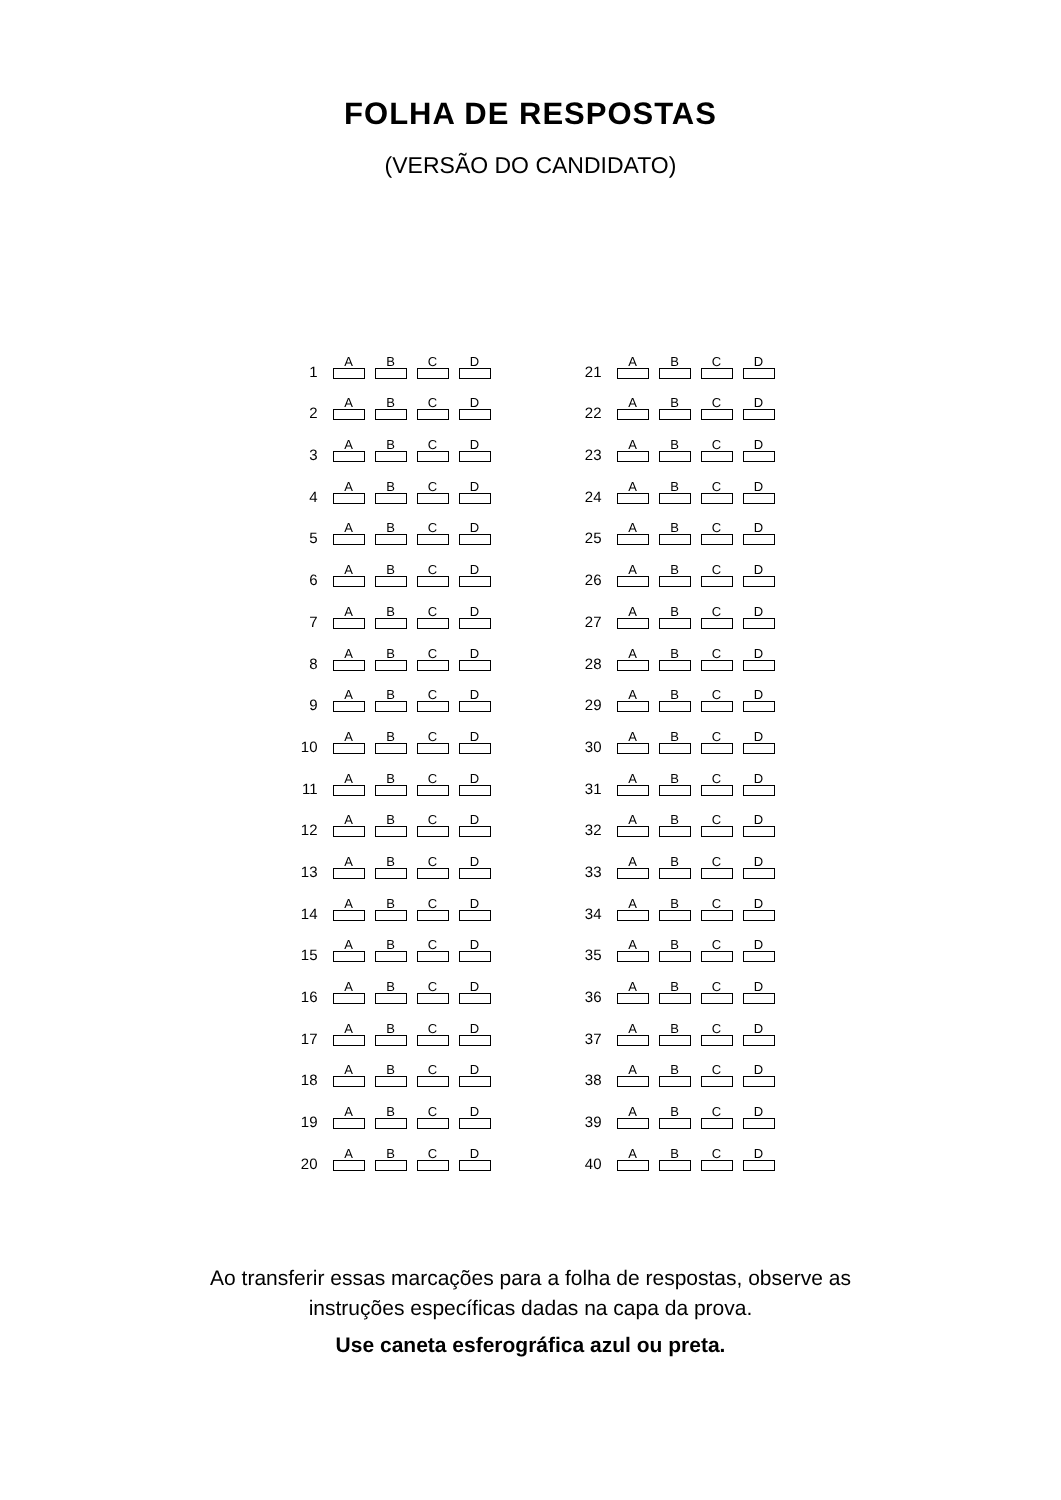FOLHA DE RESPOSTAS
(VERSÃO DO CANDIDATO)
| 1 | A | B | C | D |
| 2 | A | B | C | D |
| 3 | A | B | C | D |
| 4 | A | B | C | D |
| 5 | A | B | C | D |
| 6 | A | B | C | D |
| 7 | A | B | C | D |
| 8 | A | B | C | D |
| 9 | A | B | C | D |
| 10 | A | B | C | D |
| 11 | A | B | C | D |
| 12 | A | B | C | D |
| 13 | A | B | C | D |
| 14 | A | B | C | D |
| 15 | A | B | C | D |
| 16 | A | B | C | D |
| 17 | A | B | C | D |
| 18 | A | B | C | D |
| 19 | A | B | C | D |
| 20 | A | B | C | D |
| 21 | A | B | C | D |
| 22 | A | B | C | D |
| 23 | A | B | C | D |
| 24 | A | B | C | D |
| 25 | A | B | C | D |
| 26 | A | B | C | D |
| 27 | A | B | C | D |
| 28 | A | B | C | D |
| 29 | A | B | C | D |
| 30 | A | B | C | D |
| 31 | A | B | C | D |
| 32 | A | B | C | D |
| 33 | A | B | C | D |
| 34 | A | B | C | D |
| 35 | A | B | C | D |
| 36 | A | B | C | D |
| 37 | A | B | C | D |
| 38 | A | B | C | D |
| 39 | A | B | C | D |
| 40 | A | B | C | D |
Ao transferir essas marcações para a folha de respostas, observe as
instruções específicas dadas na capa da prova.
Use caneta esferográfica azul ou preta.